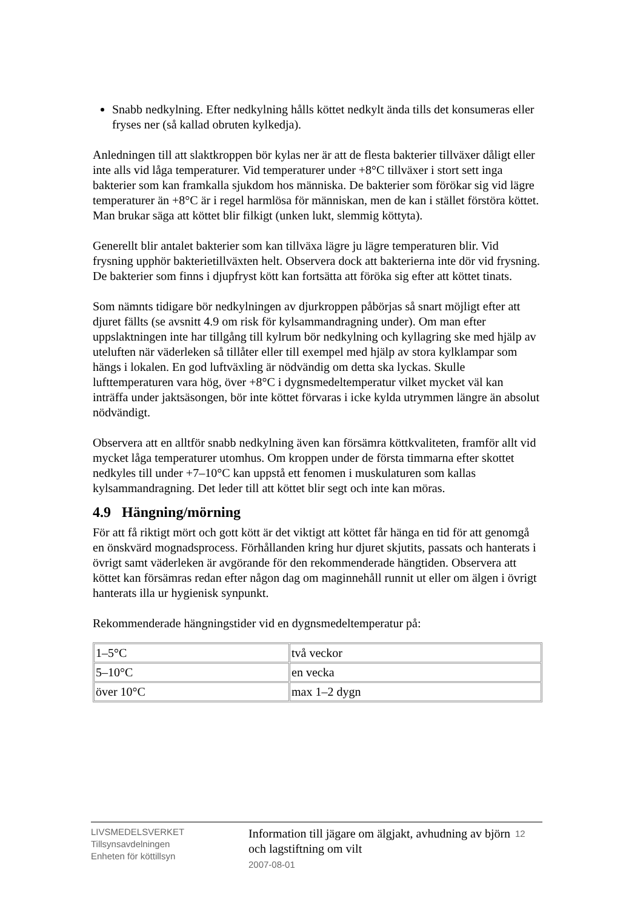Snabb nedkylning. Efter nedkylning hålls köttet nedkylt ända tills det konsumeras eller fryses ner (så kallad obruten kylkedja).
Anledningen till att slaktkroppen bör kylas ner är att de flesta bakterier tillväxer dåligt eller inte alls vid låga temperaturer. Vid temperaturer under +8°C tillväxer i stort sett inga bakterier som kan framkalla sjukdom hos människa. De bakterier som förökar sig vid lägre temperaturer än +8°C är i regel harmlösa för människan, men de kan i stället förstöra köttet. Man brukar säga att köttet blir filkigt (unken lukt, slemmig köttyta).
Generellt blir antalet bakterier som kan tillväxa lägre ju lägre temperaturen blir. Vid frysning upphör bakterietillväxten helt. Observera dock att bakterierna inte dör vid frysning. De bakterier som finns i djupfryst kött kan fortsätta att föröka sig efter att köttet tinats.
Som nämnts tidigare bör nedkylningen av djurkroppen påbörjas så snart möjligt efter att djuret fällts (se avsnitt 4.9 om risk för kylsammandragning under). Om man efter uppslaktningen inte har tillgång till kylrum bör nedkylning och kyllagring ske med hjälp av uteluften när väderleken så tillåter eller till exempel med hjälp av stora kylklampar som hängs i lokalen. En god luftväxling är nödvändig om detta ska lyckas. Skulle lufttemperaturen vara hög, över +8°C i dygnsmedeltemperatur vilket mycket väl kan inträffa under jaktsäsongen, bör inte köttet förvaras i icke kylda utrymmen längre än absolut nödvändigt.
Observera att en alltför snabb nedkylning även kan försämra köttkvaliteten, framför allt vid mycket låga temperaturer utomhus. Om kroppen under de första timmarna efter skottet nedkyles till under +7–10°C kan uppstå ett fenomen i muskulaturen som kallas kylsammandragning. Det leder till att köttet blir segt och inte kan möras.
4.9 Hängning/mörning
För att få riktigt mört och gott kött är det viktigt att köttet får hänga en tid för att genomgå en önskvärd mognadsprocess. Förhållanden kring hur djuret skjutits, passats och hanterats i övrigt samt väderleken är avgörande för den rekommenderade hängtiden. Observera att köttet kan försämras redan efter någon dag om maginnehåll runnit ut eller om älgen i övrigt hanterats illa ur hygienisk synpunkt.
Rekommenderade hängningstider vid en dygnsmedeltemperatur på:
| 1–5°C | två veckor |
| 5–10°C | en vecka |
| över 10°C | max 1–2 dygn |
LIVSMEDELSVERKET
Tillsynsavdelningen
Enheten för köttillsyn
Information till jägare om älgjakt, avhudning av björn och lagstiftning om vilt
2007-08-01
12